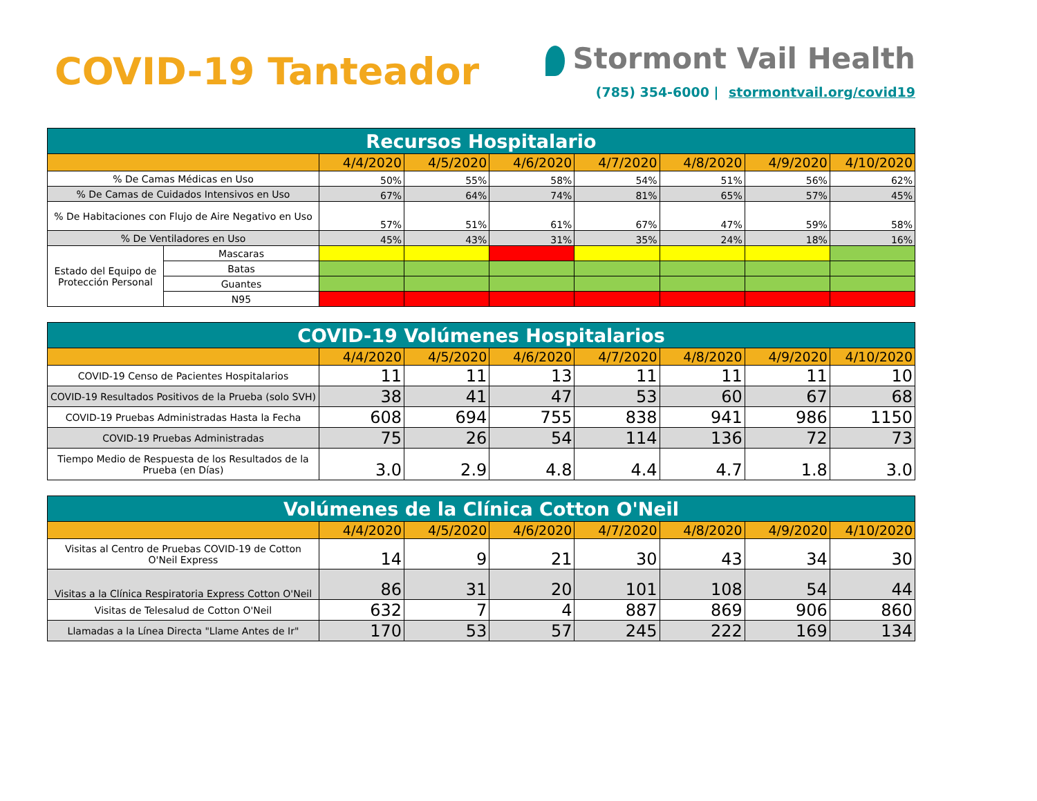COVID-19 Tanteador
Stormont Vail Health
(785) 354-6000 | stormontvail.org/covid19
| Recursos Hospitalario | | | | | | | | |
| | | 4/4/2020 | 4/5/2020 | 4/6/2020 | 4/7/2020 | 4/8/2020 | 4/9/2020 | 4/10/2020 |
| % De Camas Médicas en Uso | | 50% | 55% | 58% | 54% | 51% | 56% | 62% |
| % De Camas de Cuidados Intensivos en Uso | | 67% | 64% | 74% | 81% | 65% | 57% | 45% |
| % De Habitaciones con Flujo de Aire Negativo en Uso | | 57% | 51% | 61% | 67% | 47% | 59% | 58% |
| % De Ventiladores en Uso | | 45% | 43% | 31% | 35% | 24% | 18% | 16% |
| Estado del Equipo de Protección Personal | Mascaras | | | | | | | |
| | Batas | | | | | | | |
| | Guantes | | | | | | | |
| | N95 | | | | | | | |
| COVID-19 Volúmenes Hospitalarios | | | | | | | |
| | 4/4/2020 | 4/5/2020 | 4/6/2020 | 4/7/2020 | 4/8/2020 | 4/9/2020 | 4/10/2020 |
| COVID-19 Censo de Pacientes Hospitalarios | 11 | 11 | 13 | 11 | 11 | 11 | 10 |
| COVID-19 Resultados Positivos de la Prueba (solo SVH) | 38 | 41 | 47 | 53 | 60 | 67 | 68 |
| COVID-19 Pruebas Administradas Hasta la Fecha | 608 | 694 | 755 | 838 | 941 | 986 | 1150 |
| COVID-19 Pruebas Administradas | 75 | 26 | 54 | 114 | 136 | 72 | 73 |
| Tiempo Medio de Respuesta de los Resultados de la Prueba (en Días) | 3.0 | 2.9 | 4.8 | 4.4 | 4.7 | 1.8 | 3.0 |
| Volúmenes de la Clínica Cotton O'Neil | | | | | | | |
| | 4/4/2020 | 4/5/2020 | 4/6/2020 | 4/7/2020 | 4/8/2020 | 4/9/2020 | 4/10/2020 |
| Visitas al Centro de Pruebas COVID-19 de Cotton O'Neil Express | 14 | 9 | 21 | 30 | 43 | 34 | 30 |
| Visitas a la Clínica Respiratoria Express Cotton O'Neil | 86 | 31 | 20 | 101 | 108 | 54 | 44 |
| Visitas de Telesalud de Cotton O'Neil | 632 | 7 | 4 | 887 | 869 | 906 | 860 |
| Llamadas a la Línea Directa "Llame Antes de Ir" | 170 | 53 | 57 | 245 | 222 | 169 | 134 |